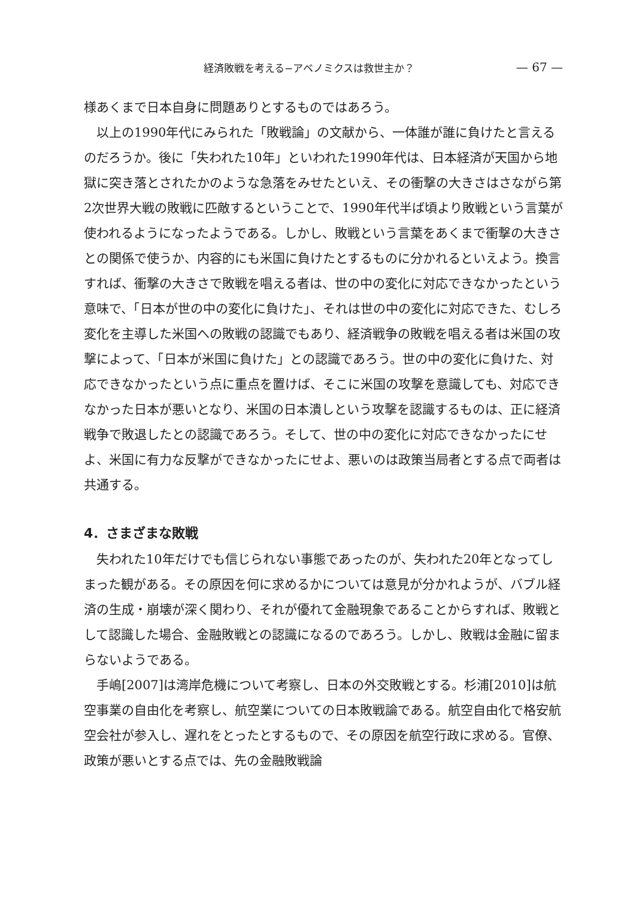経済敗戦を考える−アベノミクスは救世主か？ — 67 —
様あくまで日本自身に問題ありとするものではあろう。
　以上の1990年代にみられた「敗戦論」の文献から、一体誰が誰に負けたと言えるのだろうか。後に「失われた10年」といわれた1990年代は、日本経済が天国から地獄に突き落とされたかのような急落をみせたといえ、その衝撃の大きさはさながら第2次世界大戦の敗戦に匹敵するということで、1990年代半ば頃より敗戦という言葉が使われるようになったようである。しかし、敗戦という言葉をあくまで衝撃の大きさとの関係で使うか、内容的にも米国に負けたとするものに分かれるといえよう。換言すれば、衝撃の大きさで敗戦を唱える者は、世の中の変化に対応できなかったという意味で、「日本が世の中の変化に負けた」、それは世の中の変化に対応できた、むしろ変化を主導した米国への敗戦の認識でもあり、経済戦争の敗戦を唱える者は米国の攻撃によって、「日本が米国に負けた」との認識であろう。世の中の変化に負けた、対応できなかったという点に重点を置けば、そこに米国の攻撃を意識しても、対応できなかった日本が悪いとなり、米国の日本潰しという攻撃を認識するものは、正に経済戦争で敗退したとの認識であろう。そして、世の中の変化に対応できなかったにせよ、米国に有力な反撃ができなかったにせよ、悪いのは政策当局者とする点で両者は共通する。
4．さまざまな敗戦
　失われた10年だけでも信じられない事態であったのが、失われた20年となってしまった観がある。その原因を何に求めるかについては意見が分かれようが、バブル経済の生成・崩壊が深く関わり、それが優れて金融現象であることからすれば、敗戦として認識した場合、金融敗戦との認識になるのであろう。しかし、敗戦は金融に留まらないようである。
　手嶋[2007]は湾岸危機について考察し、日本の外交敗戦とする。杉浦[2010]は航空事業の自由化を考察し、航空業についての日本敗戦論である。航空自由化で格安航空会社が参入し、遅れをとったとするもので、その原因を航空行政に求める。官僚、政策が悪いとする点では、先の金融敗戦論